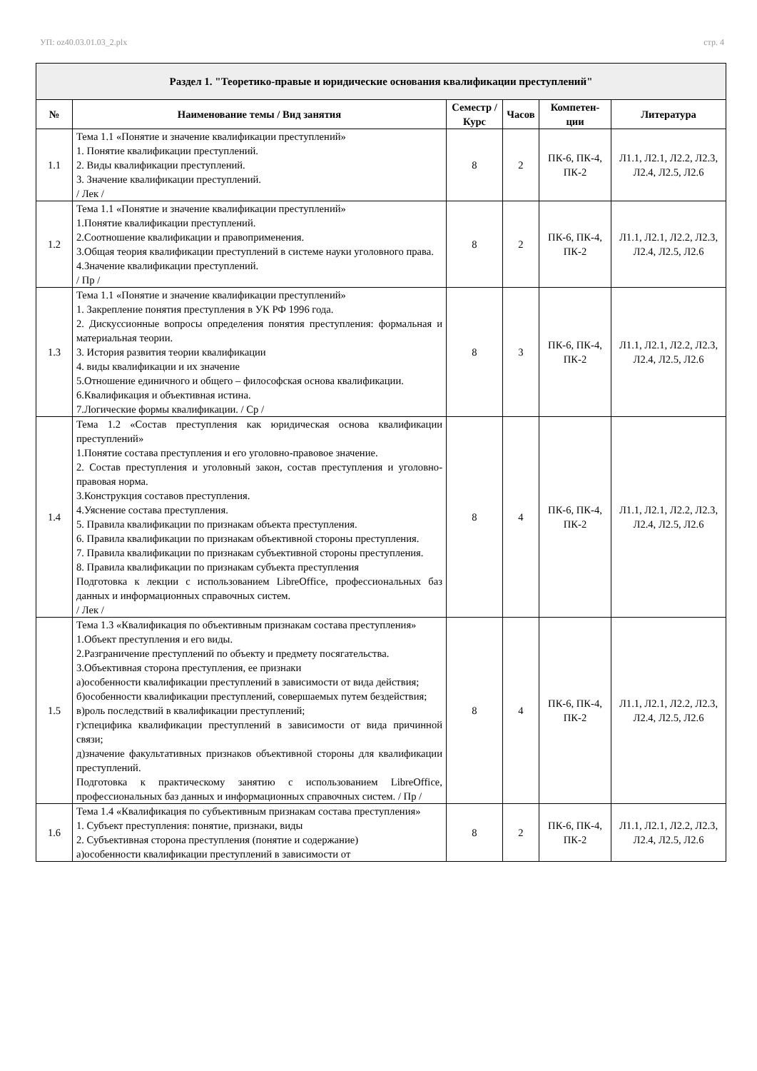УП: oz40.03.01.03_2.plx стр. 4
| Раздел 1. "Теоретико-правые и юридические основания квалификации преступлений" | | | | | |
| --- | --- | --- | --- | --- | --- |
| № | Наименование темы / Вид занятия | Семестр / Курс | Часов | Компетен-ции | Литература |
| 1.1 | Тема 1.1 «Понятие и значение квалификации преступлений» 1. Понятие квалификации преступлений. 2. Виды квалификации преступлений. 3. Значение квалификации преступлений. / Лек / | 8 | 2 | ПК-6, ПК-4, ПК-2 | Л1.1, Л2.1, Л2.2, Л2.3, Л2.4, Л2.5, Л2.6 |
| 1.2 | Тема 1.1 «Понятие и значение квалификации преступлений» 1.Понятие квалификации преступлений. 2.Соотношение квалификации и правоприменения. 3.Общая теория квалификации преступлений в системе науки уголовного права. 4.Значение квалификации преступлений. / Пр / | 8 | 2 | ПК-6, ПК-4, ПК-2 | Л1.1, Л2.1, Л2.2, Л2.3, Л2.4, Л2.5, Л2.6 |
| 1.3 | Тема 1.1 «Понятие и значение квалификации преступлений» 1. Закрепление понятия преступления в УК РФ 1996 года. 2. Дискуссионные вопросы определения понятия преступления: формальная и материальная теории. 3. История развития теории квалификации 4. виды квалификации и их значение 5.Отношение единичного и общего – философская основа квалификации. 6.Квалификация и объективная истина. 7.Логические формы квалификации. / Ср / | 8 | 3 | ПК-6, ПК-4, ПК-2 | Л1.1, Л2.1, Л2.2, Л2.3, Л2.4, Л2.5, Л2.6 |
| 1.4 | Тема 1.2 «Состав преступления как юридическая основа квалификации преступлений» 1.Понятие состава преступления и его уголовно-правовое значение. 2. Состав преступления и уголовный закон, состав преступления и уголовно-правовая норма. 3.Конструкция составов преступления. 4.Уяснение состава преступления. 5. Правила квалификации по признакам объекта преступления. 6. Правила квалификации по признакам объективной стороны преступления. 7. Правила квалификации по признакам субъективной стороны преступления. 8. Правила квалификации по признакам субъекта преступления Подготовка к лекции с использованием LibreOffice, профессиональных баз данных и информационных справочных систем. / Лек / | 8 | 4 | ПК-6, ПК-4, ПК-2 | Л1.1, Л2.1, Л2.2, Л2.3, Л2.4, Л2.5, Л2.6 |
| 1.5 | Тема 1.3 «Квалификация по объективным признакам состава преступления» 1.Объект преступления и его виды. 2.Разграничение преступлений по объекту и предмету посягательства. 3.Объективная сторона преступления, ее признаки а)особенности квалификации преступлений в зависимости от вида действия; б)особенности квалификации преступлений, совершаемых путем бездействия; в)роль последствий в квалификации преступлений; г)специфика квалификации преступлений в зависимости от вида причинной связи; д)значение факультативных признаков объективной стороны для квалификации преступлений. Подготовка к практическому занятию с использованием LibreOffice, профессиональных баз данных и информационных справочных систем. / Пр / | 8 | 4 | ПК-6, ПК-4, ПК-2 | Л1.1, Л2.1, Л2.2, Л2.3, Л2.4, Л2.5, Л2.6 |
| 1.6 | Тема 1.4 «Квалификация по субъективным признакам состава преступления» 1. Субъект преступления: понятие, признаки, виды 2. Субъективная сторона преступления (понятие и содержание) а)особенности квалификации преступлений в зависимости от | 8 | 2 | ПК-6, ПК-4, ПК-2 | Л1.1, Л2.1, Л2.2, Л2.3, Л2.4, Л2.5, Л2.6 |